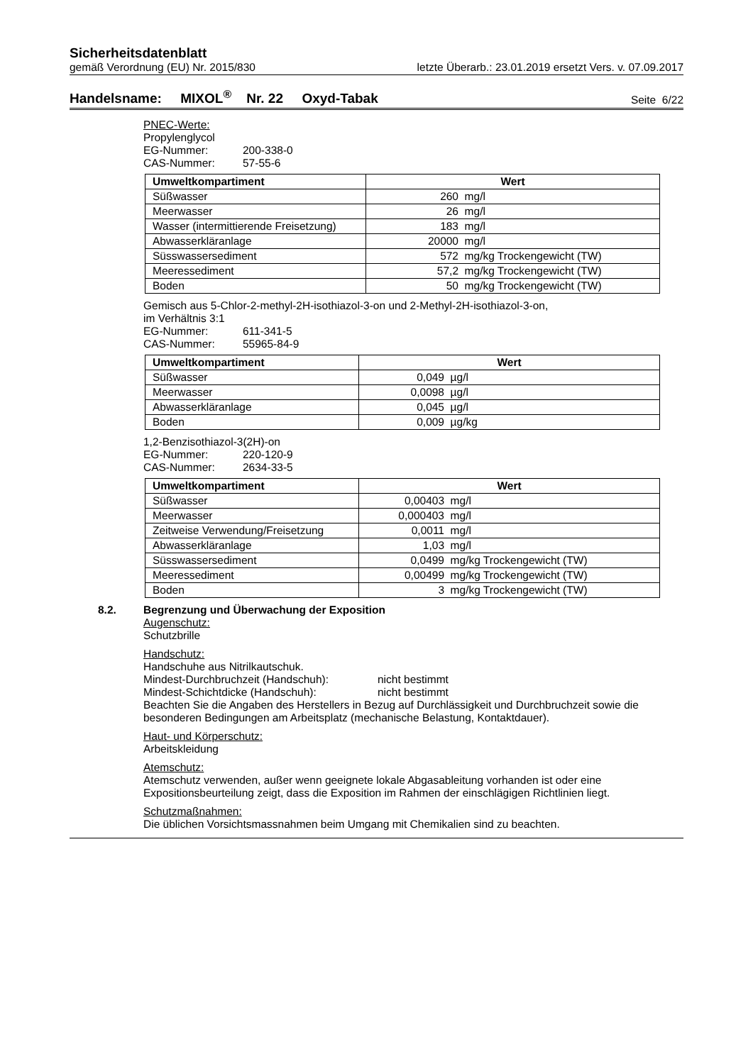Sicherheitsdatenblatt
gemäß Verordnung (EU) Nr. 2015/830 letzte Überarb.: 23.01.2019 ersetzt Vers. v. 07.09.2017
Handelsname: MIXOL<sup>®</sup> Nr. 22 Oxyd-Tabak Seite 6/22
PNEC-Werte:
Propylenglycol
EG-Nummer: 200-338-0
CAS-Nummer: 57-55-6
| Umweltkompartiment | Wert |
| --- | --- |
| Süßwasser | 260 mg/l |
| Meerwasser | 26 mg/l |
| Wasser (intermittierende Freisetzung) | 183 mg/l |
| Abwasserkläranlage | 20000 mg/l |
| Süsswassersediment | 572 mg/kg Trockengewicht (TW) |
| Meeressediment | 57,2 mg/kg Trockengewicht (TW) |
| Boden | 50 mg/kg Trockengewicht (TW) |
Gemisch aus 5-Chlor-2-methyl-2H-isothiazol-3-on und 2-Methyl-2H-isothiazol-3-on,
im Verhältnis 3:1
EG-Nummer: 611-341-5
CAS-Nummer: 55965-84-9
| Umweltkompartiment | Wert |
| --- | --- |
| Süßwasser | 0,049 µg/l |
| Meerwasser | 0,0098 µg/l |
| Abwasserkläranlage | 0,045 µg/l |
| Boden | 0,009 µg/kg |
1,2-Benzisothiazol-3(2H)-on
EG-Nummer: 220-120-9
CAS-Nummer: 2634-33-5
| Umweltkompartiment | Wert |
| --- | --- |
| Süßwasser | 0,00403 mg/l |
| Meerwasser | 0,000403 mg/l |
| Zeitweise Verwendung/Freisetzung | 0,0011 mg/l |
| Abwasserkläranlage | 1,03 mg/l |
| Süsswassersediment | 0,0499 mg/kg Trockengewicht (TW) |
| Meeressediment | 0,00499 mg/kg Trockengewicht (TW) |
| Boden | 3 mg/kg Trockengewicht (TW) |
8.2. Begrenzung und Überwachung der Exposition
Augenschutz:
Schutzbrille
Handschutz:
Handschuhe aus Nitrilkautschuk.
Mindest-Durchbruchzeit (Handschuh): nicht bestimmt
Mindest-Schichtdicke (Handschuh): nicht bestimmt
Beachten Sie die Angaben des Herstellers in Bezug auf Durchlässigkeit und Durchbruchzeit sowie die besonderen Bedingungen am Arbeitsplatz (mechanische Belastung, Kontaktdauer).
Haut- und Körperschutz:
Arbeitskleidung
Atemschutz:
Atemschutz verwenden, außer wenn geeignete lokale Abgasableitung vorhanden ist oder eine Expositionsbeurteilung zeigt, dass die Exposition im Rahmen der einschlägigen Richtlinien liegt.
Schutzmaßnahmen:
Die üblichen Vorsichtsmassnahmen beim Umgang mit Chemikalien sind zu beachten.